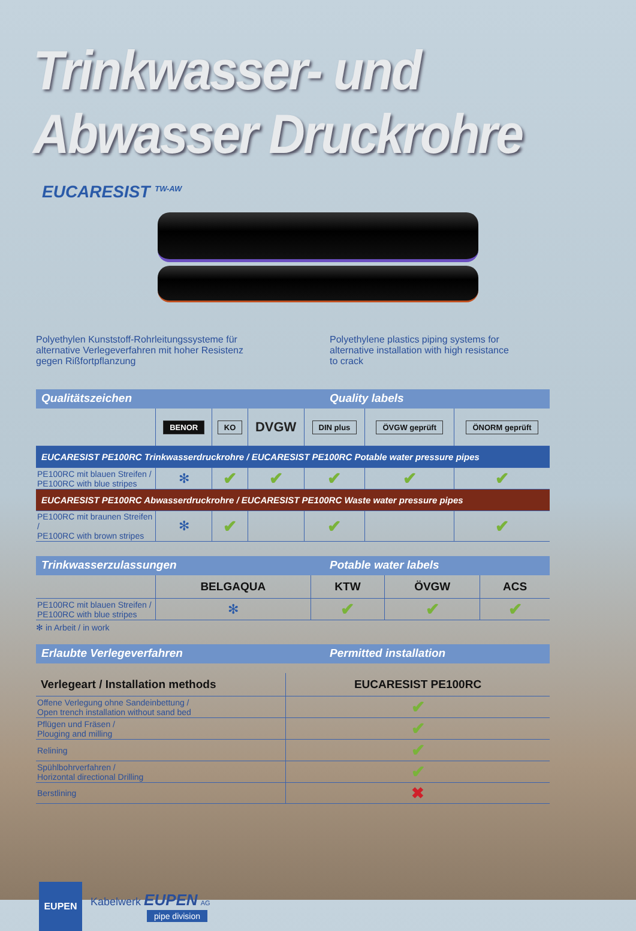Trinkwasser- und Abwasser Druckrohre
EUCARESIST <sup>TW-AW</sup>
Polyethylen Kunststoff-Rohrleitungssysteme für
alternative Verlegeverfahren mit hoher Resistenz
gegen Rißfortpflanzung
Polyethylene plastics piping systems for
alternative installation with high resistance
to crack
Qualitätszeichen Quality labels
| | BENOR | KO | DVGW | DIN plus | ÖVGW geprüft | ÖNORM geprüft |
| EUCARESIST PE100RC Trinkwasserdruckrohre / EUCARESIST PE100RC Potable water pressure pipes | | | | | | |
| PE100RC mit blauen Streifen / PE100RC with blue stripes | ✻ | ✔ | ✔ | ✔ | ✔ | ✔ |
| EUCARESIST PE100RC Abwasserdruckrohre / EUCARESIST PE100RC Waste water pressure pipes | | | | | | |
| PE100RC mit braunen Streifen / PE100RC with brown stripes | ✻ | ✔ | | ✔ | | ✔ |
Trinkwasserzulassungen Potable water labels
| | BELGAQUA | KTW | ÖVGW | ACS |
| PE100RC mit blauen Streifen / PE100RC with blue stripes | ✻ | ✔ | ✔ | ✔ |
✻ in Arbeit / in work
Erlaubte Verlegeverfahren Permitted installation
| Verlegeart / Installation methods | EUCARESIST PE100RC |
| --- | --- |
| Offene Verlegung ohne Sandeinbettung / Open trench installation without sand bed | ✔ |
| Pflügen und Fräsen / Plouging and milling | ✔ |
| Relining | ✔ |
| Spühlbohrverfahren / Horizontal directional Drilling | ✔ |
| Berstlining | ✖ |
EUPEN
Kabelwerk EUPEN AG
pipe division